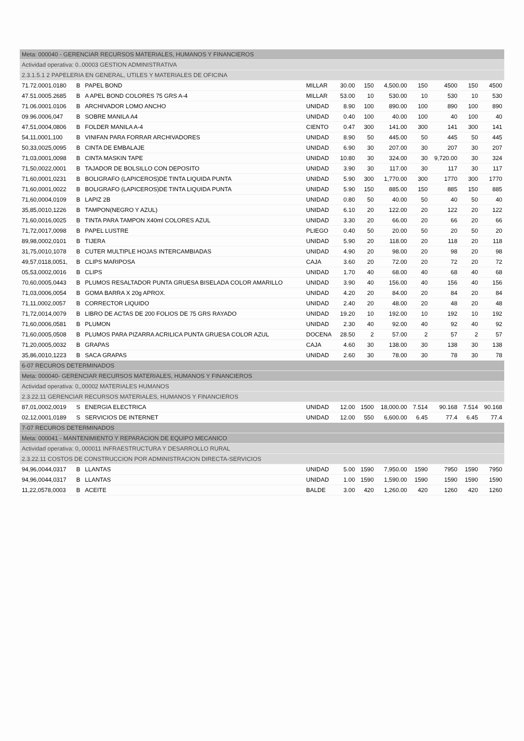| Meta: 000040 - GERENCIAR RECURSOS MATERIALES, HUMANOS Y FINANCIEROS | | | | | | | | | | |
| Actividad operativa: 0..00003 GESTION ADMINISTRATIVA | | | | | | | | | | |
| 2.3.1.5.1 2 PAPELERIA EN GENERAL, UTILES Y MATERIALES DE OFICINA | | | | | | | | | | |
| 71.72.0001.0180 | B | PAPEL BOND | MILLAR | 30.00 | 150 | 4,500.00 | 150 | 4500 | 150 | 4500 |
| 47.51.0005.2685 | B | A APEL BOND COLORES 75 GRS A-4 | MILLAR | 53.00 | 10 | 530.00 | 10 | 530 | 10 | 530 |
| 71.06.0001.0106 | B | ARCHIVADOR LOMO ANCHO | UNIDAD | 8.90 | 100 | 890.00 | 100 | 890 | 100 | 890 |
| 09.96.0006,047 | B | SOBRE MANILA A4 | UNIDAD | 0.40 | 100 | 40.00 | 100 | 40 | 100 | 40 |
| 47,51,0004,0806 | B | FOLDER MANILA A-4 | CIENTO | 0.47 | 300 | 141.00 | 300 | 141 | 300 | 141 |
| 54,11,0001,100 | B | VINIFAN PARA FORRAR ARCHIVADORES | UNIDAD | 8.90 | 50 | 445.00 | 50 | 445 | 50 | 445 |
| 50,33,0025,0095 | B | CINTA DE EMBALAJE | UNIDAD | 6.90 | 30 | 207.00 | 30 | 207 | 30 | 207 |
| 71,03,0001,0098 | B | CINTA MASKIN TAPE | UNIDAD | 10.80 | 30 | 324.00 | 30 | 9,720.00 | 30 | 324 |
| 71,50,0022,0001 | B | TAJADOR DE BOLSILLO CON DEPOSITO | UNIDAD | 3.90 | 30 | 117.00 | 30 | 117 | 30 | 117 |
| 71,60,0001,0231 | B | BOLIGRAFO (LAPICEROS)DE TINTA LIQUIDA PUNTA | UNIDAD | 5.90 | 300 | 1,770.00 | 300 | 1770 | 300 | 1770 |
| 71,60,0001,0022 | B | BOLIGRAFO (LAPICEROS)DE TINTA LIQUIDA PUNTA | UNIDAD | 5.90 | 150 | 885.00 | 150 | 885 | 150 | 885 |
| 71,60,0004,0109 | B | LAPIZ 2B | UNIDAD | 0.80 | 50 | 40.00 | 50 | 40 | 50 | 40 |
| 35,85,0010,1226 | B | TAMPON(NEGRO Y AZUL) | UNIDAD | 6.10 | 20 | 122.00 | 20 | 122 | 20 | 122 |
| 71,60,0016,0025 | B | TINTA PARA TAMPON X40ml COLORES AZUL | UNIDAD | 3.30 | 20 | 66.00 | 20 | 66 | 20 | 66 |
| 71,72,0017,0098 | B | PAPEL LUSTRE | PLIEGO | 0.40 | 50 | 20.00 | 50 | 20 | 50 | 20 |
| 89,98,0002,0101 | B | TIJERA | UNIDAD | 5.90 | 20 | 118.00 | 20 | 118 | 20 | 118 |
| 31,75,0010,1078 | B | CUTER MULTIPLE HOJAS INTERCAMBIADAS | UNIDAD | 4.90 | 20 | 98.00 | 20 | 98 | 20 | 98 |
| 49,57,0118,0051, | B | CLIPS MARIPOSA | CAJA | 3.60 | 20 | 72.00 | 20 | 72 | 20 | 72 |
| 05,53,0002,0016 | B | CLIPS | UNIDAD | 1.70 | 40 | 68.00 | 40 | 68 | 40 | 68 |
| 70,60,0005,0443 | B | PLUMOS RESALTADOR PUNTA GRUESA BISELADA COLOR AMARILLO | UNIDAD | 3.90 | 40 | 156.00 | 40 | 156 | 40 | 156 |
| 71,03,0006,0054 | B | GOMA BARRA X 20g APROX. | UNIDAD | 4.20 | 20 | 84.00 | 20 | 84 | 20 | 84 |
| 71,11,0002,0057 | B | CORRECTOR LIQUIDO | UNIDAD | 2.40 | 20 | 48.00 | 20 | 48 | 20 | 48 |
| 71,72,0014,0079 | B | LIBRO DE ACTAS DE 200 FOLIOS DE 75 GRS RAYADO | UNIDAD | 19.20 | 10 | 192.00 | 10 | 192 | 10 | 192 |
| 71,60,0006,0581 | B | PLUMON | UNIDAD | 2.30 | 40 | 92.00 | 40 | 92 | 40 | 92 |
| 71,60,0005,0508 | B | PLUMOS PARA PIZARRA ACRILICA PUNTA GRUESA COLOR AZUL | DOCENA | 28.50 | 2 | 57.00 | 2 | 57 | 2 | 57 |
| 71,20,0005,0032 | B | GRAPAS | CAJA | 4.60 | 30 | 138.00 | 30 | 138 | 30 | 138 |
| 35,86,0010,1223 | B | SACA GRAPAS | UNIDAD | 2.60 | 30 | 78.00 | 30 | 78 | 30 | 78 |
| 6-07 RECUROS DETERMINADOS | | | | | | | | | | |
| Meta: 000040- GERENCIAR RECURSOS MATERIALES, HUMANOS Y FINANCIEROS | | | | | | | | | | |
| Actividad operativa: 0,,00002 MATERIALES HUMANOS | | | | | | | | | | |
| 2.3.22.11 GERENCIAR RECURSOS MATERIALES, HUMANOS Y FINANCIEROS | | | | | | | | | | |
| 87,01,0002,0019 | S | ENERGIA ELECTRICA | UNIDAD | 12.00 | 1500 | 18,000.00 | 7.514 | 90.168 | 7.514 | 90.168 |
| 02,12,0001,0189 | S | SERVICIOS DE INTERNET | UNIDAD | 12.00 | 550 | 6,600.00 | 6.45 | 77.4 | 6.45 | 77.4 |
| 7-07 RECUROS DETERMINADOS | | | | | | | | | | |
| Meta: 000041 - MANTENIMIENTO Y REPARACION DE EQUIPO MECANICO | | | | | | | | | | |
| Actividad operativa: 0,.000011 INFRAESTRUCTURA Y DESARROLLO RURAL | | | | | | | | | | |
| 2.3.22.11 COSTOS DE CONSTRUCCION POR ADMINISTRACION DIRECTA-SERVICIOS | | | | | | | | | | |
| 94,96,0044,0317 | B | LLANTAS | UNIDAD | 5.00 | 1590 | 7,950.00 | 1590 | 7950 | 1590 | 7950 |
| 94,96,0044,0317 | B | LLANTAS | UNIDAD | 1.00 | 1590 | 1,590.00 | 1590 | 1590 | 1590 | 1590 |
| 11,22,0578,0003 | B | ACEITE | BALDE | 3.00 | 420 | 1,260.00 | 420 | 1260 | 420 | 1260 |